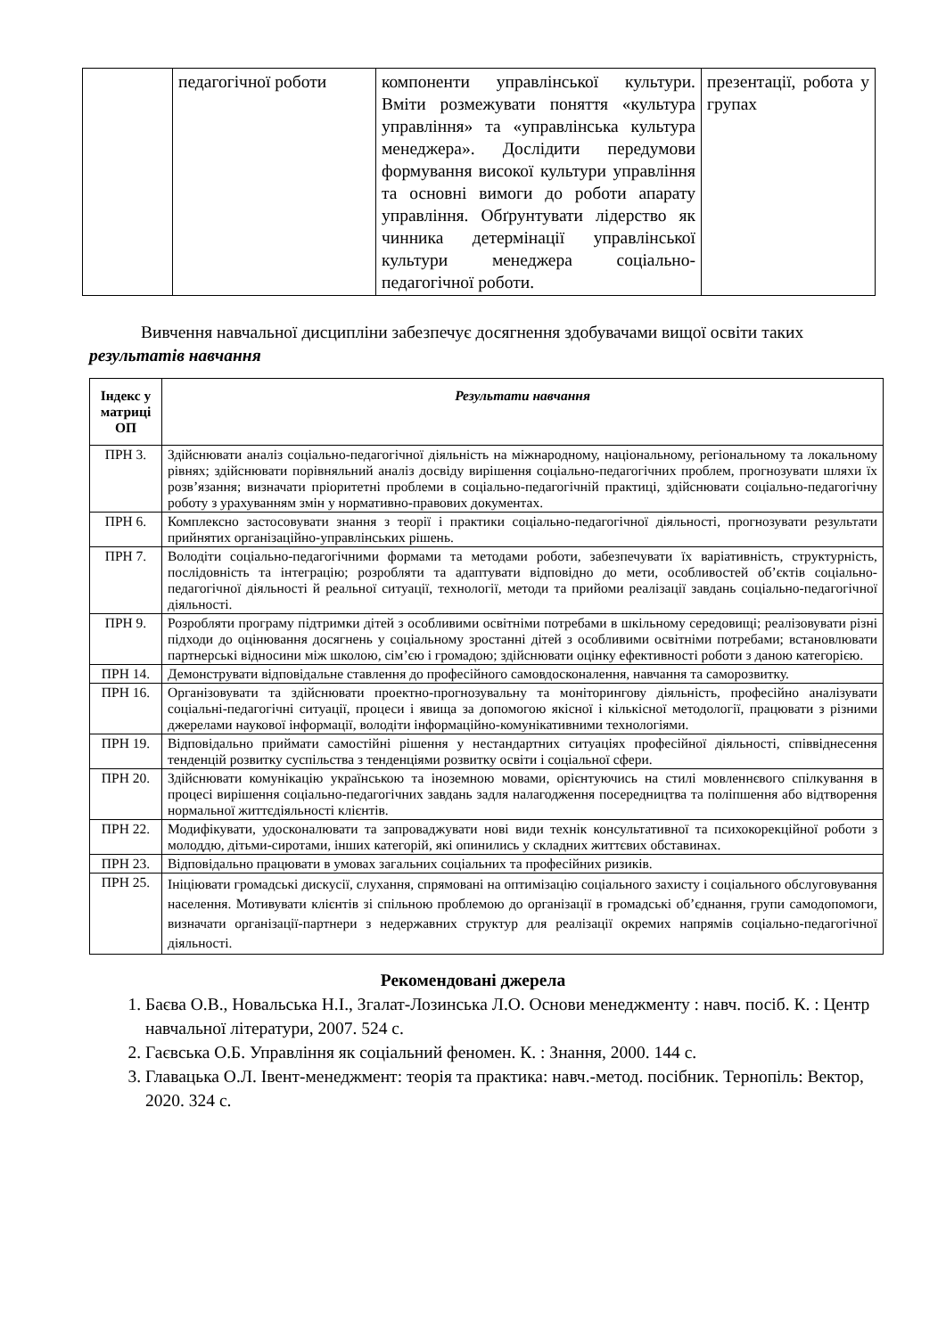| | педагогічної роботи | компоненти управлінської культури. Вміти розмежувати поняття «культура управління» та «управлінська культура менеджера». Дослідити передумови формування високої культури управління та основні вимоги до роботи апарату управління. Обґрунтувати лідерство як чинника детермінації управлінської культури менеджера соціально-педагогічної роботи. | презентації, робота у групах |
Вивчення навчальної дисципліни забезпечує досягнення здобувачами вищої освіти таких результатів навчання
| Індекс у матриці ОП | Результати навчання |
| --- | --- |
| ПРН 3. | Здійснювати аналіз соціально-педагогічної діяльність на міжнародному, національному, регіональному та локальному рівнях; здійснювати порівняльний аналіз досвіду вирішення соціально-педагогічних проблем, прогнозувати шляхи їх розв’язання; визначати пріоритетні проблеми в соціально-педагогічній практиці, здійснювати соціально-педагогічну роботу з урахуванням змін у нормативно-правових документах. |
| ПРН 6. | Комплексно застосовувати знання з теорії і практики соціально-педагогічної діяльності, прогнозувати результати прийнятих організаційно-управлінських рішень. |
| ПРН 7. | Володіти соціально-педагогічними формами та методами роботи, забезпечувати їх варіативність, структурність, послідовність та інтеграцію; розробляти та адаптувати відповідно до мети, особливостей об’єктів соціально-педагогічної діяльності й реальної ситуації, технології, методи та прийоми реалізації завдань соціально-педагогічної діяльності. |
| ПРН 9. | Розробляти програму підтримки дітей з особливими освітніми потребами в шкільному середовищі; реалізовувати різні підходи до оцінювання досягнень у соціальному зростанні дітей з особливими освітніми потребами; встановлювати партнерські відносини між школою, сім’єю і громадою; здійснювати оцінку ефективності роботи з даною категорією. |
| ПРН 14. | Демонструвати відповідальне ставлення до професійного самовдосконалення, навчання та саморозвитку. |
| ПРН 16. | Організовувати та здійснювати проектно-прогнозувальну та моніторингову діяльність, професійно аналізувати соціальні-педагогічні ситуації, процеси і явища за допомогою якісної і кількісної методології, працювати з різними джерелами наукової інформації, володіти інформаційно-комунікативними технологіями. |
| ПРН 19. | Відповідально приймати самостійні рішення у нестандартних ситуаціях професійної діяльності, співвіднесення тенденцій розвитку суспільства з тенденціями розвитку освіти і соціальної сфери. |
| ПРН 20. | Здійснювати комунікацію українською та іноземною мовами, орієнтуючись на стилі мовленнєвого спілкування в процесі вирішення соціально-педагогічних завдань задля налагодження посередництва та поліпшення або відтворення нормальної життєдіяльності клієнтів. |
| ПРН 22. | Модифікувати, удосконалювати та запроваджувати нові види технік консультативної та психокорекційної роботи з молоддю, дітьми-сиротами, інших категорій, які опинились у складних життєвих обставинах. |
| ПРН 23. | Відповідально працювати в умовах загальних соціальних та професійних ризиків. |
| ПРН 25. | Ініціювати громадські дискусії, слухання, спрямовані на оптимізацію соціального захисту і соціального обслуговування населення. Мотивувати клієнтів зі спільною проблемою до організації в громадські об’єднання, групи самодопомоги, визначати організації-партнери з недержавних структур для реалізації окремих напрямів соціально-педагогічної діяльності. |
Рекомендовані джерела
1. Баєва О.В., Новальська Н.І., Згалат-Лозинська Л.О. Основи менеджменту : навч. посіб. К. : Центр навчальної літератури, 2007. 524 с.
2. Гаєвська О.Б. Управління як соціальний феномен. К. : Знання, 2000. 144 с.
3. Главацька О.Л. Івент-менеджмент: теорія та практика: навч.-метод. посібник. Тернопіль: Вектор, 2020. 324 с.